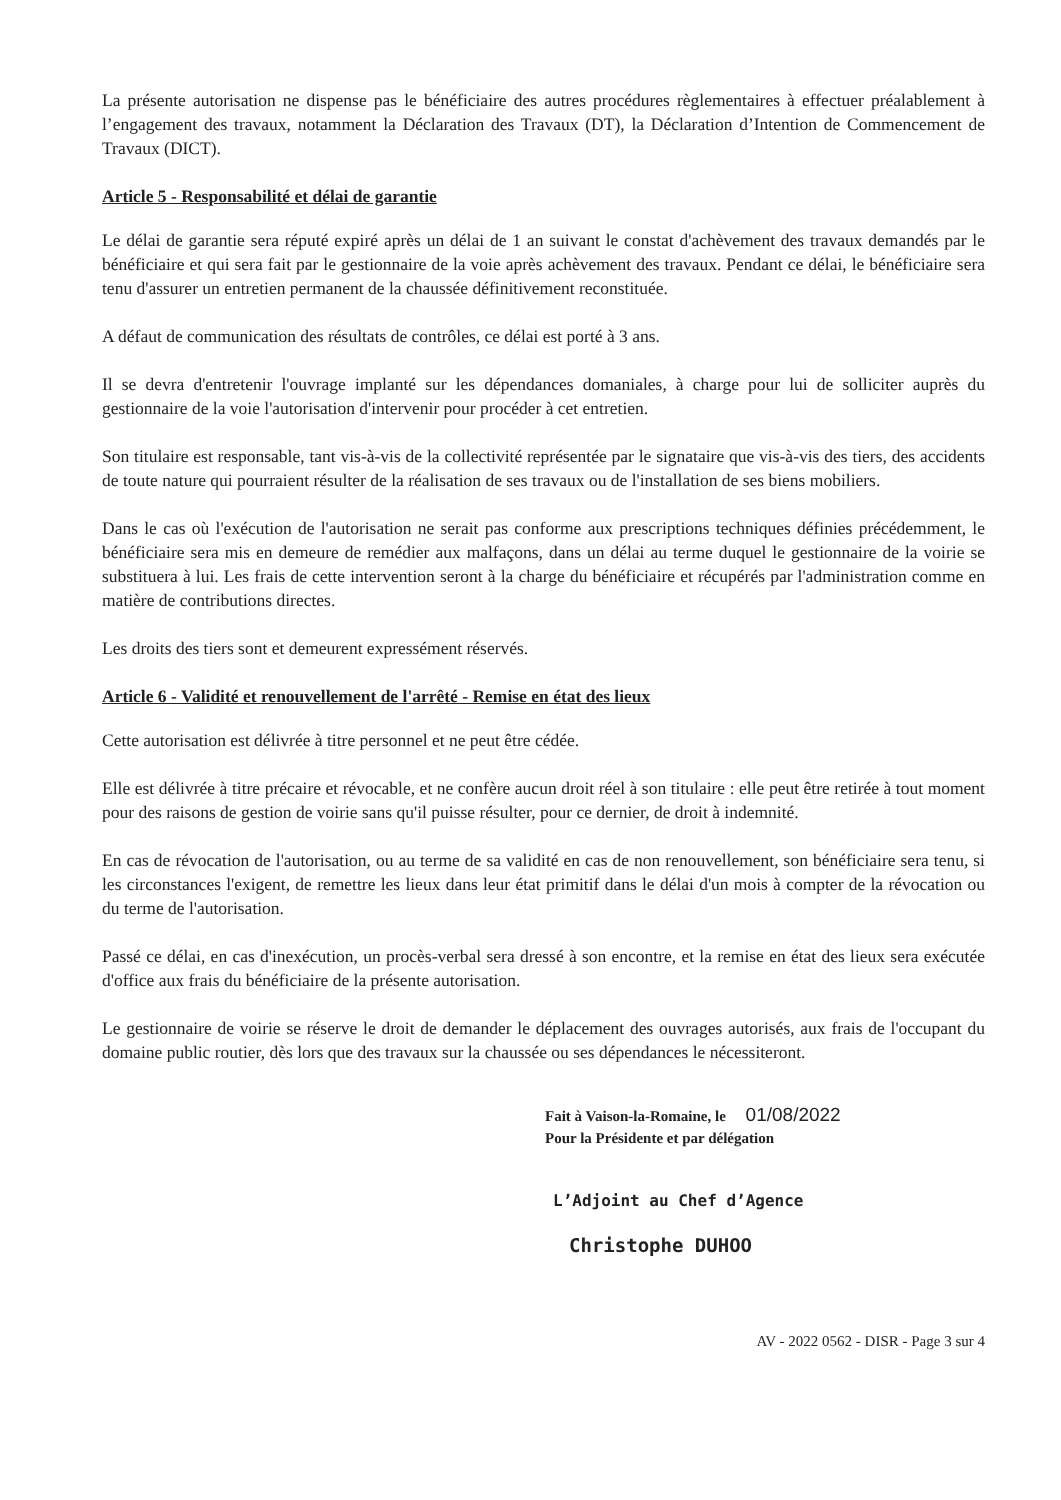La présente autorisation ne dispense pas le bénéficiaire des autres procédures règlementaires à effectuer préalablement à l’engagement des travaux, notamment la Déclaration des Travaux (DT), la Déclaration d’Intention de Commencement de Travaux (DICT).
Article 5 - Responsabilité et délai de garantie
Le délai de garantie sera réputé expiré après un délai de 1 an suivant le constat d'achèvement des travaux demandés par le bénéficiaire et qui sera fait par le gestionnaire de la voie après achèvement des travaux. Pendant ce délai, le bénéficiaire sera tenu d'assurer un entretien permanent de la chaussée définitivement reconstituée.
A défaut de communication des résultats de contrôles, ce délai est porté à 3 ans.
Il se devra d'entretenir l'ouvrage implanté sur les dépendances domaniales, à charge pour lui de solliciter auprès du gestionnaire de la voie l'autorisation d'intervenir pour procéder à cet entretien.
Son titulaire est responsable, tant vis-à-vis de la collectivité représentée par le signataire que vis-à-vis des tiers, des accidents de toute nature qui pourraient résulter de la réalisation de ses travaux ou de l'installation de ses biens mobiliers.
Dans le cas où l'exécution de l'autorisation ne serait pas conforme aux prescriptions techniques définies précédemment, le bénéficiaire sera mis en demeure de remédier aux malfaçons, dans un délai au terme duquel le gestionnaire de la voirie se substituera à lui. Les frais de cette intervention seront à la charge du bénéficiaire et récupérés par l'administration comme en matière de contributions directes.
Les droits des tiers sont et demeurent expressément réservés.
Article 6 - Validité et renouvellement de l'arrêté - Remise en état des lieux
Cette autorisation est délivrée à titre personnel et ne peut être cédée.
Elle est délivrée à titre précaire et révocable, et ne confère aucun droit réel à son titulaire : elle peut être retirée à tout moment pour des raisons de gestion de voirie sans qu'il puisse résulter, pour ce dernier, de droit à indemnité.
En cas de révocation de l'autorisation, ou au terme de sa validité en cas de non renouvellement, son bénéficiaire sera tenu, si les circonstances l'exigent, de remettre les lieux dans leur état primitif dans le délai d'un mois à compter de la révocation ou du terme de l'autorisation.
Passé ce délai, en cas d'inexécution, un procès-verbal sera dressé à son encontre, et la remise en état des lieux sera exécutée d'office aux frais du bénéficiaire de la présente autorisation.
Le gestionnaire de voirie se réserve le droit de demander le déplacement des ouvrages autorisés, aux frais de l'occupant du domaine public routier, dès lors que des travaux sur la chaussée ou ses dépendances le nécessiteront.
Fait à Vaison-la-Romaine, le 01/08/2022
Pour la Présidente et par délégation
L’Adjoint au Chef d’Agence
Christophe DUHOO
AV - 2022 0562 - DISR - Page 3 sur 4